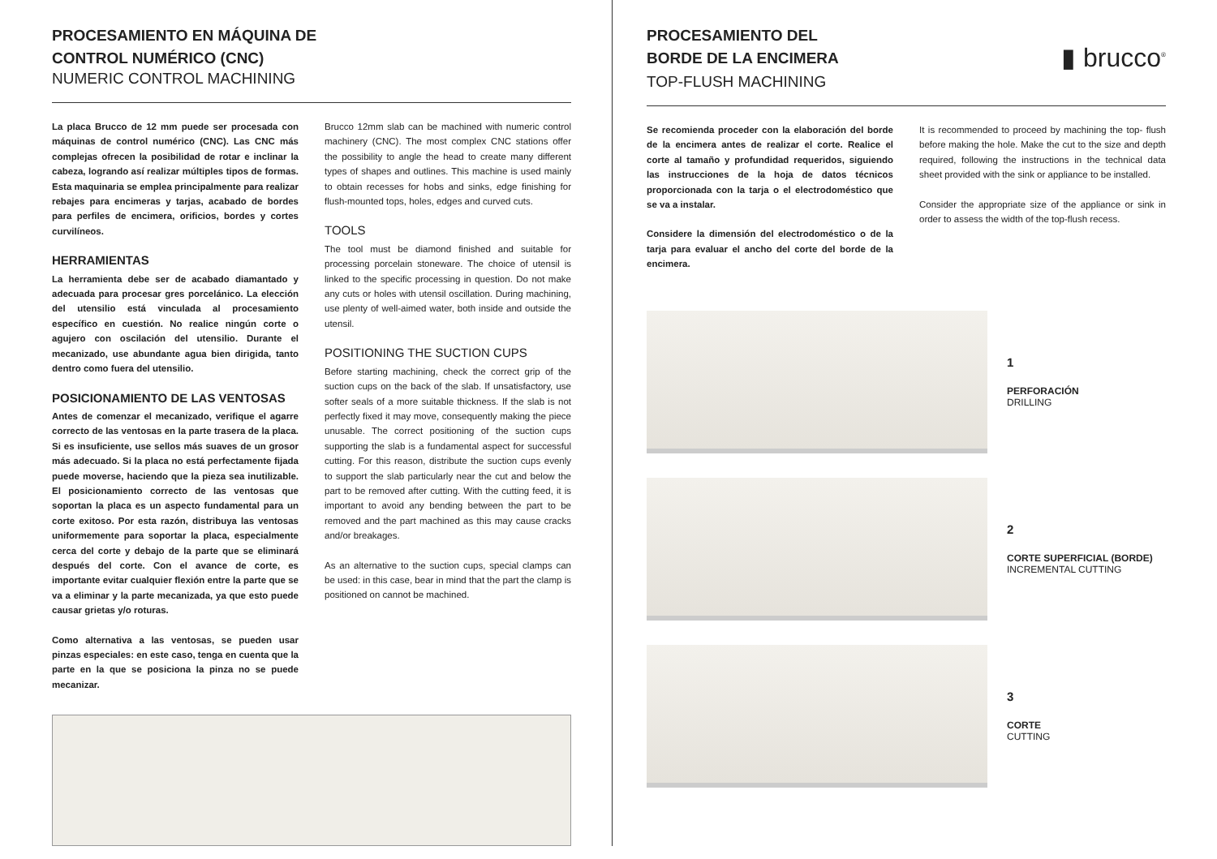PROCESAMIENTO EN MÁQUINA DE
CONTROL NUMÉRICO (CNC)
NUMERIC CONTROL MACHINING
La placa Brucco de 12 mm puede ser procesada con máquinas de control numérico (CNC). Las CNC más complejas ofrecen la posibilidad de rotar e inclinar la cabeza, logrando así realizar múltiples tipos de formas. Esta maquinaria se emplea principalmente para realizar rebajes para encimeras y tarjas, acabado de bordes para perfiles de encimera, orificios, bordes y cortes curvilíneos.
HERRAMIENTAS
La herramienta debe ser de acabado diamantado y adecuada para procesar gres porcelánico. La elección del utensilio está vinculada al procesamiento específico en cuestión. No realice ningún corte o agujero con oscilación del utensilio. Durante el mecanizado, use abundante agua bien dirigida, tanto dentro como fuera del utensilio.
POSICIONAMIENTO DE LAS VENTOSAS
Antes de comenzar el mecanizado, verifique el agarre correcto de las ventosas en la parte trasera de la placa. Si es insuficiente, use sellos más suaves de un grosor más adecuado. Si la placa no está perfectamente fijada puede moverse, haciendo que la pieza sea inutilizable. El posicionamiento correcto de las ventosas que soportan la placa es un aspecto fundamental para un corte exitoso. Por esta razón, distribuya las ventosas uniformemente para soportar la placa, especialmente cerca del corte y debajo de la parte que se eliminará después del corte. Con el avance de corte, es importante evitar cualquier flexión entre la parte que se va a eliminar y la parte mecanizada, ya que esto puede causar grietas y/o roturas.
Como alternativa a las ventosas, se pueden usar pinzas especiales: en este caso, tenga en cuenta que la parte en la que se posiciona la pinza no se puede mecanizar.
Brucco 12mm slab can be machined with numeric control machinery (CNC). The most complex CNC stations offer the possibility to angle the head to create many different types of shapes and outlines. This machine is used mainly to obtain recesses for hobs and sinks, edge finishing for flush-mounted tops, holes, edges and curved cuts.
TOOLS
The tool must be diamond finished and suitable for processing porcelain stoneware. The choice of utensil is linked to the specific processing in question. Do not make any cuts or holes with utensil oscillation. During machining, use plenty of well-aimed water, both inside and outside the utensil.
POSITIONING THE SUCTION CUPS
Before starting machining, check the correct grip of the suction cups on the back of the slab. If unsatisfactory, use softer seals of a more suitable thickness. If the slab is not perfectly fixed it may move, consequently making the piece unusable. The correct positioning of the suction cups supporting the slab is a fundamental aspect for successful cutting. For this reason, distribute the suction cups evenly to support the slab particularly near the cut and below the part to be removed after cutting. With the cutting feed, it is important to avoid any bending between the part to be removed and the part machined as this may cause cracks and/or breakages.
As an alternative to the suction cups, special clamps can be used: in this case, bear in mind that the part the clamp is positioned on cannot be machined.
PROCESAMIENTO DEL
BORDE DE LA ENCIMERA
▮ brucco<sup>®</sup>
TOP-FLUSH MACHINING
Se recomienda proceder con la elaboración del borde de la encimera antes de realizar el corte. Realice el corte al tamaño y profundidad requeridos, siguiendo las instrucciones de la hoja de datos técnicos proporcionada con la tarja o el electrodoméstico que se va a instalar.
Considere la dimensión del electrodoméstico o de la tarja para evaluar el ancho del corte del borde de la encimera.
It is recommended to proceed by machining the top- flush before making the hole. Make the cut to the size and depth required, following the instructions in the technical data sheet provided with the sink or appliance to be installed.
Consider the appropriate size of the appliance or sink in order to assess the width of the top-flush recess.
1
PERFORACIÓN
DRILLING
2
CORTE SUPERFICIAL (BORDE)
INCREMENTAL CUTTING
3
CORTE
CUTTING